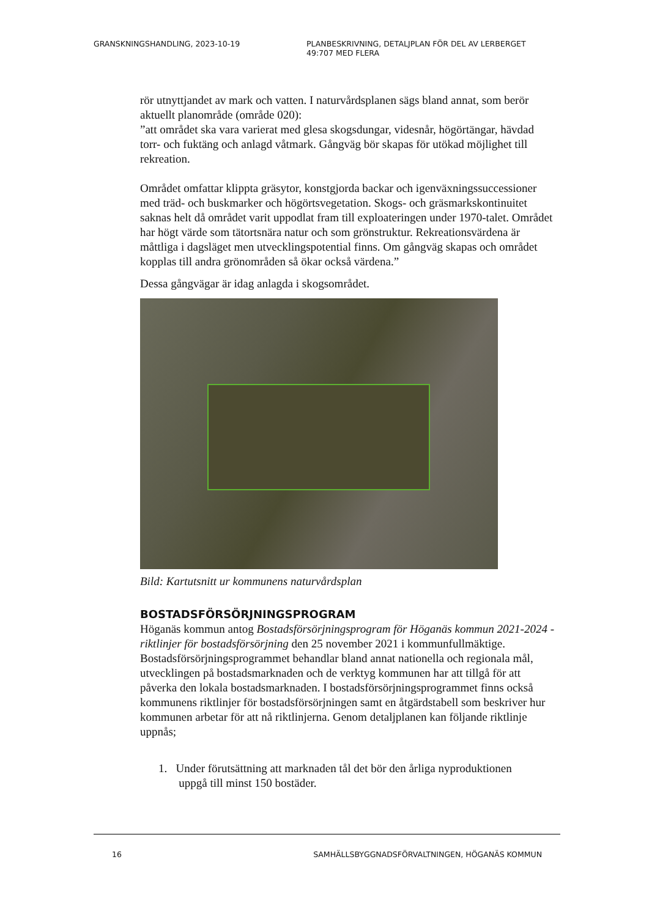GRANSKNINGSHANDLING, 2023-10-19 PLANBESKRIVNING, DETALJPLAN FÖR DEL AV LERBERGET
49:707 MED FLERA
rör utnyttjandet av mark och vatten. I naturvårdsplanen sägs bland annat, som berör aktuellt planområde (område 020):
”att området ska vara varierat med glesa skogsdungar, videsnår, högörtängar, hävdad torr- och fuktäng och anlagd våtmark. Gångväg bör skapas för utökad möjlighet till rekreation.
Området omfattar klippta gräsytor, konstgjorda backar och igenväxningssuccessioner med träd- och buskmarker och högörtsvegetation. Skogs- och gräsmarkskontinuitet saknas helt då området varit uppodlat fram till exploateringen under 1970-talet. Området har högt värde som tätortsnära natur och som grönstruktur. Rekreationsvärdena är måttliga i dagsläget men utvecklingspotential finns. Om gångväg skapas och området kopplas till andra grönområden så ökar också värdena.”
Dessa gångvägar är idag anlagda i skogsområdet.
Bild: Kartutsnitt ur kommunens naturvårdsplan
BOSTADSFÖRSÖRJNINGSPROGRAM
Höganäs kommun antog Bostadsförsörjningsprogram för Höganäs kommun 2021-2024 - riktlinjer för bostadsförsörjning den 25 november 2021 i kommunfullmäktige. Bostadsförsörjningsprogrammet behandlar bland annat nationella och regionala mål, utvecklingen på bostadsmarknaden och de verktyg kommunen har att tillgå för att påverka den lokala bostadsmarknaden. I bostadsförsörjningsprogrammet finns också kommunens riktlinjer för bostadsförsörjningen samt en åtgärdstabell som beskriver hur kommunen arbetar för att nå riktlinjerna. Genom detaljplanen kan följande riktlinje uppnås;
1. Under förutsättning att marknaden tål det bör den årliga nyproduktionen
uppgå till minst 150 bostäder.
16 SAMHÄLLSBYGGNADSFÖRVALTNINGEN, HÖGANÄS KOMMUN